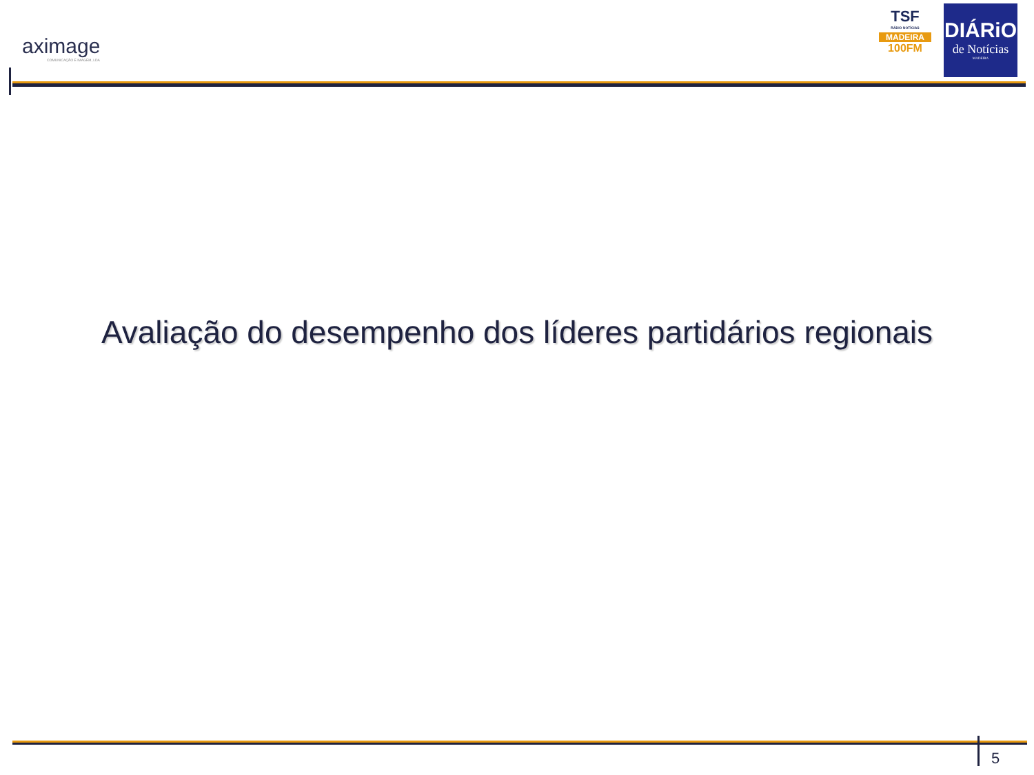aximage
COMUNICAÇÃO E IMAGEM, LDA
TSF
RÁDIO NOTÍCIAS
MADEIRA
100FM
DIÁRiO
de Notícias
MADEIRA
Avaliação do desempenho dos líderes partidários regionais
5